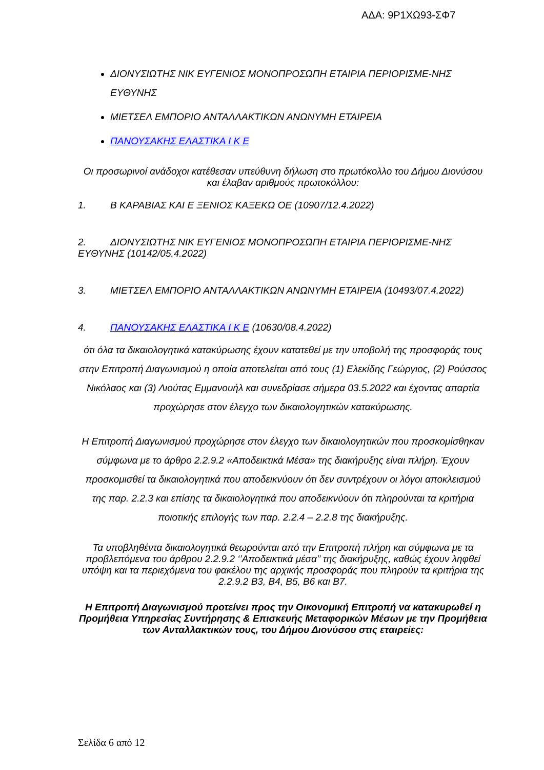ΑΔΑ: 9Ρ1ΧΩ93-ΣΦ7
ΔΙΟΝΥΣΙΩΤΗΣ ΝΙΚ ΕΥΓΕΝΙΟΣ ΜΟΝΟΠΡΟΣΩΠΗ ΕΤΑΙΡΙΑ ΠΕΡΙΟΡΙΣΜΕ-ΝΗΣ ΕΥΘΥΝΗΣ
ΜΙΕΤΣΕΛ ΕΜΠΟΡΙΟ ΑΝΤΑΛΛΑΚΤΙΚΩΝ ΑΝΩΝΥΜΗ ΕΤΑΙΡΕΙΑ
ΠΑΝΟΥΣΑΚΗΣ ΕΛΑΣΤΙΚΑ Ι Κ Ε
Οι προσωρινοί ανάδοχοι κατέθεσαν υπεύθυνη δήλωση στο πρωτόκολλο του Δήμου Διονύσου και έλαβαν αριθμούς πρωτοκόλλου:
1. Β ΚΑΡΑΒΙΑΣ ΚΑΙ Ε ΞΕΝΙΟΣ ΚΑΞΕΚΩ ΟΕ (10907/12.4.2022)
2. ΔΙΟΝΥΣΙΩΤΗΣ ΝΙΚ ΕΥΓΕΝΙΟΣ ΜΟΝΟΠΡΟΣΩΠΗ ΕΤΑΙΡΙΑ ΠΕΡΙΟΡΙΣΜΕ-ΝΗΣ ΕΥΘΥΝΗΣ (10142/05.4.2022)
3. ΜΙΕΤΣΕΛ ΕΜΠΟΡΙΟ ΑΝΤΑΛΛΑΚΤΙΚΩΝ ΑΝΩΝΥΜΗ ΕΤΑΙΡΕΙΑ (10493/07.4.2022)
4. ΠΑΝΟΥΣΑΚΗΣ ΕΛΑΣΤΙΚΑ Ι Κ Ε (10630/08.4.2022)
ότι όλα τα δικαιολογητικά κατακύρωσης έχουν κατατεθεί με την υποβολή της προσφοράς τους στην Επιτροπή Διαγωνισμού η οποία αποτελείται από τους (1) Ελεκίδης Γεώργιος, (2) Ρούσσος Νικόλαος και (3) Λιούτας Εμμανουήλ και συνεδρίασε σήμερα 03.5.2022 και έχοντας απαρτία προχώρησε στον έλεγχο των δικαιολογητικών κατακύρωσης.
Η Επιτροπή Διαγωνισμού προχώρησε στον έλεγχο των δικαιολογητικών που προσκομίσθηκαν σύμφωνα με το άρθρο 2.2.9.2 «Αποδεικτικά Μέσα» της διακήρυξης είναι πλήρη. Έχουν προσκομισθεί τα δικαιολογητικά που αποδεικνύουν ότι δεν συντρέχουν οι λόγοι αποκλεισμού της παρ. 2.2.3 και επίσης τα δικαιολογητικά που αποδεικνύουν ότι πληρούνται τα κριτήρια ποιοτικής επιλογής των παρ. 2.2.4 – 2.2.8 της διακήρυξης.
Τα υποβληθέντα δικαιολογητικά θεωρούνται από την Επιτροπή πλήρη και σύμφωνα με τα προβλεπόμενα του άρθρου 2.2.9.2 ‘’Αποδεικτικά μέσα’’ της διακήρυξης, καθώς έχουν ληφθεί υπόψη και τα περιεχόμενα του φακέλου της αρχικής προσφοράς που πληρούν τα κριτήρια της 2.2.9.2 Β3, Β4, Β5, Β6 και Β7.
Η Επιτροπή Διαγωνισμού προτείνει προς την Οικονομική Επιτροπή να κατακυρωθεί η Προμήθεια Υπηρεσίας Συντήρησης & Επισκευής Μεταφορικών Μέσων με την Προμήθεια των Ανταλλακτικών τους, του Δήμου Διονύσου στις εταιρείες:
Σελίδα 6 από 12